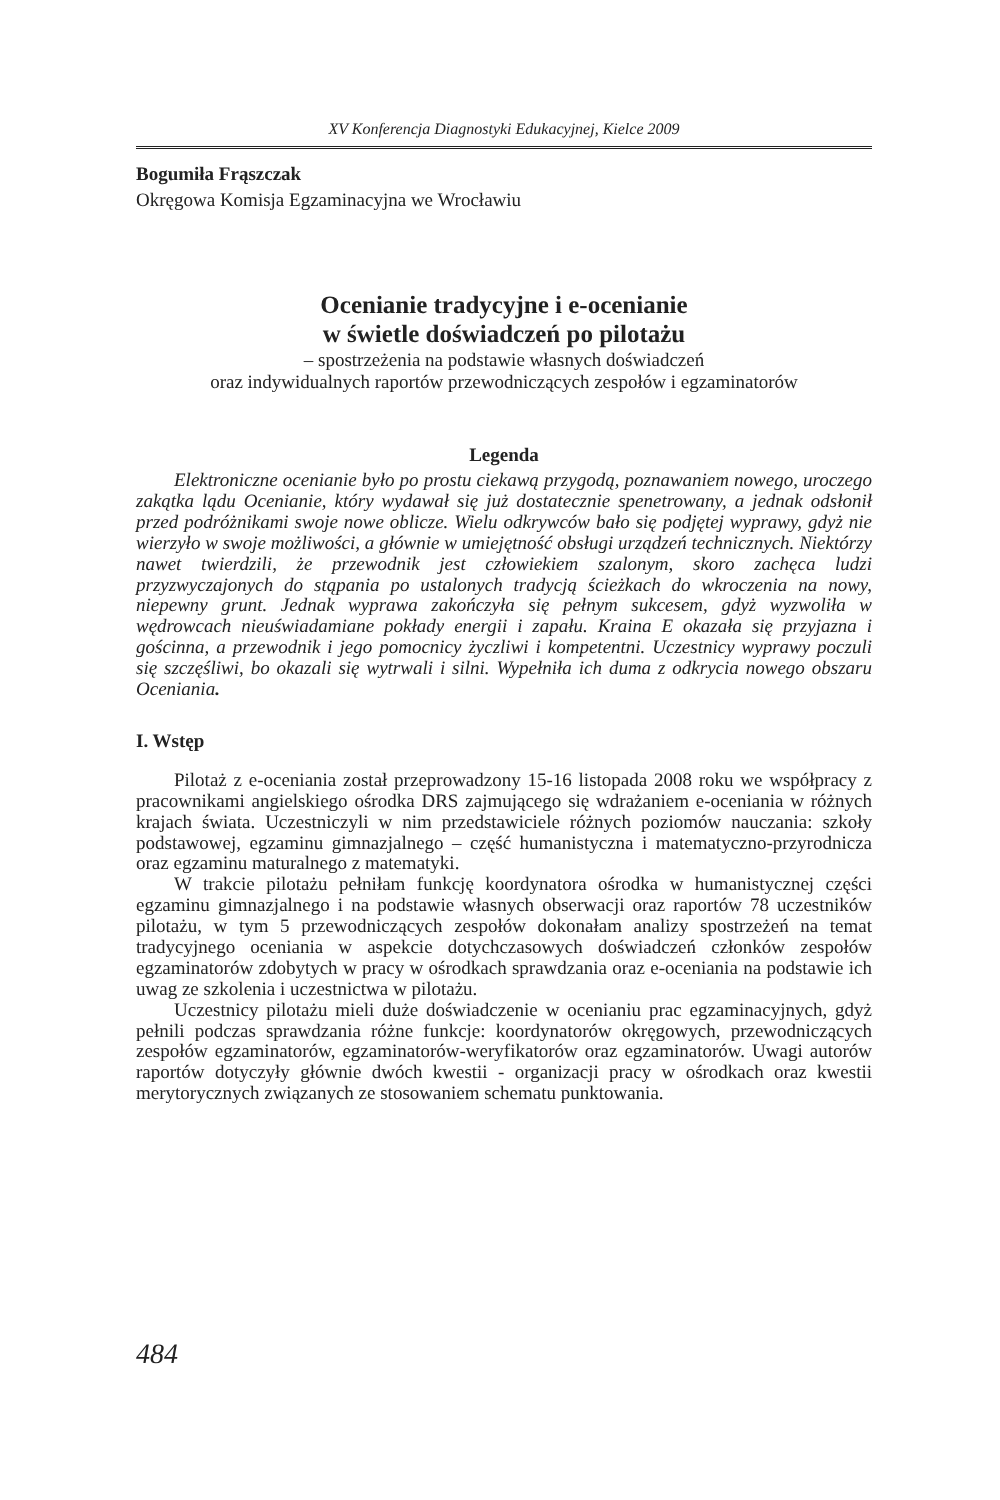XV Konferencja Diagnostyki Edukacyjnej, Kielce 2009
Bogumiła Frąszczak
Okręgowa Komisja Egzaminacyjna we Wrocławiu
Ocenianie tradycyjne i e-ocenianie
w świetle doświadczeń po pilotażu
– spostrzeżenia na podstawie własnych doświadczeń
oraz indywidualnych raportów przewodniczących zespołów i egzaminatorów
Legenda
Elektroniczne ocenianie było po prostu ciekawą przygodą, poznawaniem nowego, uroczego zakątka lądu Ocenianie, który wydawał się już dostatecznie spenetrowany, a jednak odsłonił przed podróżnikami swoje nowe oblicze. Wielu odkrywców bało się podjętej wyprawy, gdyż nie wierzyło w swoje możliwości, a głównie w umiejętność obsługi urządzeń technicznych. Niektórzy nawet twierdzili, że przewodnik jest człowiekiem szalonym, skoro zachęca ludzi przyzwyczajonych do stąpania po ustalonych tradycją ścieżkach do wkroczenia na nowy, niepewny grunt. Jednak wyprawa zakończyła się pełnym sukcesem, gdyż wyzwoliła w wędrowcach nieuświadamiane pokłady energii i zapału. Kraina E okazała się przyjazna i gościnna, a przewodnik i jego pomocnicy życzliwi i kompetentni. Uczestnicy wyprawy poczuli się szczęśliwi, bo okazali się wytrwali i silni. Wypełniła ich duma z odkrycia nowego obszaru Oceniania.
I. Wstęp
Pilotaż z e-oceniania został przeprowadzony 15-16 listopada 2008 roku we współpracy z pracownikami angielskiego ośrodka DRS zajmującego się wdrażaniem e-oceniania w różnych krajach świata. Uczestniczyli w nim przedstawiciele różnych poziomów nauczania: szkoły podstawowej, egzaminu gimnazjalnego – część humanistyczna i matematyczno-przyrodnicza oraz egzaminu maturalnego z matematyki.
W trakcie pilotażu pełniłam funkcję koordynatora ośrodka w humanistycznej części egzaminu gimnazjalnego i na podstawie własnych obserwacji oraz raportów 78 uczestników pilotażu, w tym 5 przewodniczących zespołów dokonałam analizy spostrzeżeń na temat tradycyjnego oceniania w aspekcie dotychczasowych doświadczeń członków zespołów egzaminatorów zdobytych w pracy w ośrodkach sprawdzania oraz e-oceniania na podstawie ich uwag ze szkolenia i uczestnictwa w pilotażu.
Uczestnicy pilotażu mieli duże doświadczenie w ocenianiu prac egzaminacyjnych, gdyż pełnili podczas sprawdzania różne funkcje: koordynatorów okręgowych, przewodniczących zespołów egzaminatorów, egzaminatorów-weryfikatorów oraz egzaminatorów. Uwagi autorów raportów dotyczyły głównie dwóch kwestii - organizacji pracy w ośrodkach oraz kwestii merytorycznych związanych ze stosowaniem schematu punktowania.
484